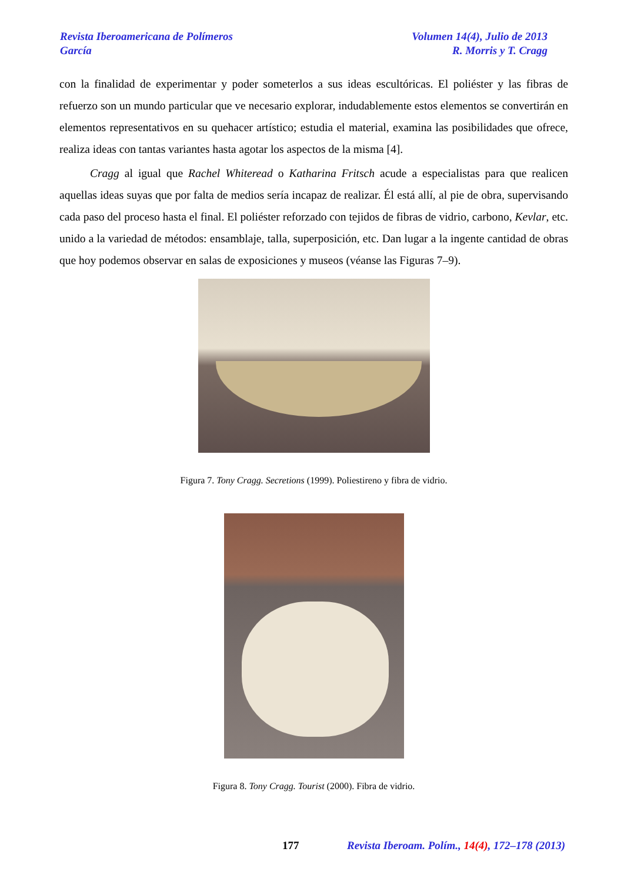Revista Iberoamericana de Polímeros Volumen 14(4), Julio de 2013
García R. Morris y T. Cragg
con la finalidad de experimentar y poder someterlos a sus ideas escultóricas. El poliéster y las fibras de refuerzo son un mundo particular que ve necesario explorar, indudablemente estos elementos se convertirán en elementos representativos en su quehacer artístico; estudia el material, examina las posibilidades que ofrece, realiza ideas con tantas variantes hasta agotar los aspectos de la misma [4].
Cragg al igual que Rachel Whiteread o Katharina Fritsch acude a especialistas para que realicen aquellas ideas suyas que por falta de medios sería incapaz de realizar. Él está allí, al pie de obra, supervisando cada paso del proceso hasta el final. El poliéster reforzado con tejidos de fibras de vidrio, carbono, Kevlar, etc. unido a la variedad de métodos: ensamblaje, talla, superposición, etc. Dan lugar a la ingente cantidad de obras que hoy podemos observar en salas de exposiciones y museos (véanse las Figuras 7–9).
Figura 7. Tony Cragg. Secretions (1999). Poliestireno y fibra de vidrio.
Figura 8. Tony Cragg. Tourist (2000). Fibra de vidrio.
177 Revista Iberoam. Polím., 14(4), 172–178 (2013)